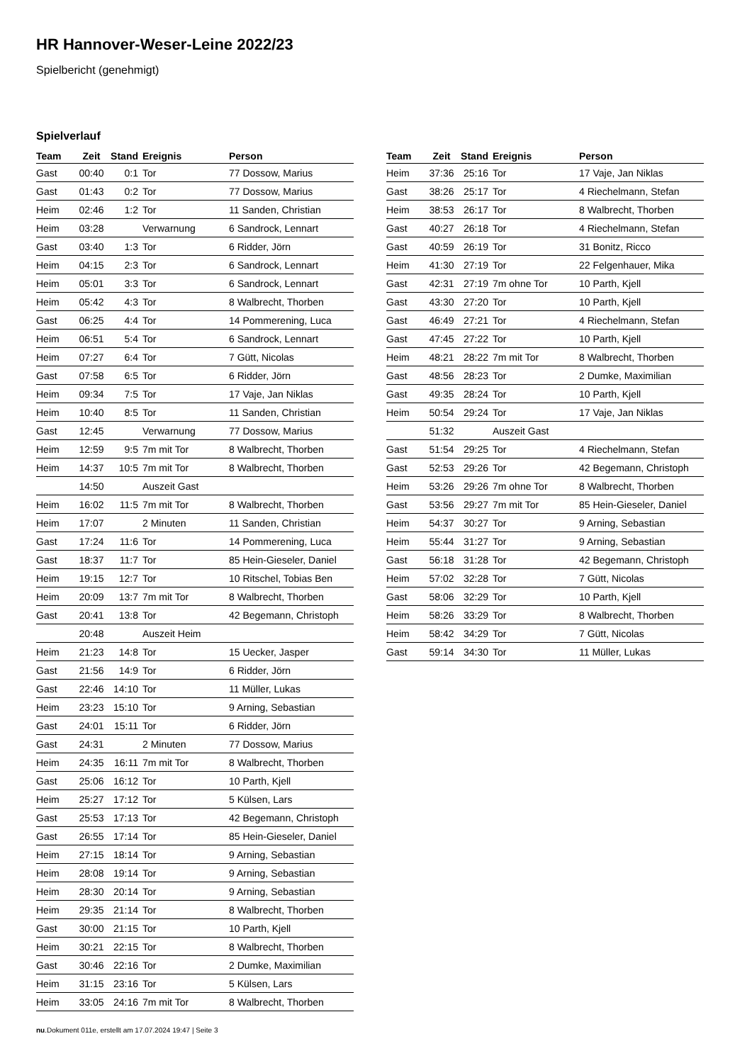HR Hannover-Weser-Leine 2022/23
Spielbericht (genehmigt)
Spielverlauf
| Team | Zeit | Stand | Ereignis | Person |
| --- | --- | --- | --- | --- |
| Gast | 00:40 | 0:1 | Tor | 77 Dossow, Marius |
| Gast | 01:43 | 0:2 | Tor | 77 Dossow, Marius |
| Heim | 02:46 | 1:2 | Tor | 11 Sanden, Christian |
| Heim | 03:28 | | Verwarnung | 6 Sandrock, Lennart |
| Gast | 03:40 | 1:3 | Tor | 6 Ridder, Jörn |
| Heim | 04:15 | 2:3 | Tor | 6 Sandrock, Lennart |
| Heim | 05:01 | 3:3 | Tor | 6 Sandrock, Lennart |
| Heim | 05:42 | 4:3 | Tor | 8 Walbrecht, Thorben |
| Gast | 06:25 | 4:4 | Tor | 14 Pommerening, Luca |
| Heim | 06:51 | 5:4 | Tor | 6 Sandrock, Lennart |
| Heim | 07:27 | 6:4 | Tor | 7 Gütt, Nicolas |
| Gast | 07:58 | 6:5 | Tor | 6 Ridder, Jörn |
| Heim | 09:34 | 7:5 | Tor | 17 Vaje, Jan Niklas |
| Heim | 10:40 | 8:5 | Tor | 11 Sanden, Christian |
| Gast | 12:45 | | Verwarnung | 77 Dossow, Marius |
| Heim | 12:59 | 9:5 | 7m mit Tor | 8 Walbrecht, Thorben |
| Heim | 14:37 | 10:5 | 7m mit Tor | 8 Walbrecht, Thorben |
| | 14:50 | | Auszeit Gast | |
| Heim | 16:02 | 11:5 | 7m mit Tor | 8 Walbrecht, Thorben |
| Heim | 17:07 | | 2 Minuten | 11 Sanden, Christian |
| Gast | 17:24 | 11:6 | Tor | 14 Pommerening, Luca |
| Gast | 18:37 | 11:7 | Tor | 85 Hein-Gieseler, Daniel |
| Heim | 19:15 | 12:7 | Tor | 10 Ritschel, Tobias Ben |
| Heim | 20:09 | 13:7 | 7m mit Tor | 8 Walbrecht, Thorben |
| Gast | 20:41 | 13:8 | Tor | 42 Begemann, Christoph |
| | 20:48 | | Auszeit Heim | |
| Heim | 21:23 | 14:8 | Tor | 15 Uecker, Jasper |
| Gast | 21:56 | 14:9 | Tor | 6 Ridder, Jörn |
| Gast | 22:46 | 14:10 | Tor | 11 Müller, Lukas |
| Heim | 23:23 | 15:10 | Tor | 9 Arning, Sebastian |
| Gast | 24:01 | 15:11 | Tor | 6 Ridder, Jörn |
| Gast | 24:31 | | 2 Minuten | 77 Dossow, Marius |
| Heim | 24:35 | 16:11 | 7m mit Tor | 8 Walbrecht, Thorben |
| Gast | 25:06 | 16:12 | Tor | 10 Parth, Kjell |
| Heim | 25:27 | 17:12 | Tor | 5 Külsen, Lars |
| Gast | 25:53 | 17:13 | Tor | 42 Begemann, Christoph |
| Gast | 26:55 | 17:14 | Tor | 85 Hein-Gieseler, Daniel |
| Heim | 27:15 | 18:14 | Tor | 9 Arning, Sebastian |
| Heim | 28:08 | 19:14 | Tor | 9 Arning, Sebastian |
| Heim | 28:30 | 20:14 | Tor | 9 Arning, Sebastian |
| Heim | 29:35 | 21:14 | Tor | 8 Walbrecht, Thorben |
| Gast | 30:00 | 21:15 | Tor | 10 Parth, Kjell |
| Heim | 30:21 | 22:15 | Tor | 8 Walbrecht, Thorben |
| Gast | 30:46 | 22:16 | Tor | 2 Dumke, Maximilian |
| Heim | 31:15 | 23:16 | Tor | 5 Külsen, Lars |
| Heim | 33:05 | 24:16 | 7m mit Tor | 8 Walbrecht, Thorben |
| Team | Zeit | Stand | Ereignis | Person |
| --- | --- | --- | --- | --- |
| Heim | 37:36 | 25:16 | Tor | 17 Vaje, Jan Niklas |
| Gast | 38:26 | 25:17 | Tor | 4 Riechelmann, Stefan |
| Heim | 38:53 | 26:17 | Tor | 8 Walbrecht, Thorben |
| Gast | 40:27 | 26:18 | Tor | 4 Riechelmann, Stefan |
| Gast | 40:59 | 26:19 | Tor | 31 Bonitz, Ricco |
| Heim | 41:30 | 27:19 | Tor | 22 Felgenhauer, Mika |
| Gast | 42:31 | 27:19 | 7m ohne Tor | 10 Parth, Kjell |
| Gast | 43:30 | 27:20 | Tor | 10 Parth, Kjell |
| Gast | 46:49 | 27:21 | Tor | 4 Riechelmann, Stefan |
| Gast | 47:45 | 27:22 | Tor | 10 Parth, Kjell |
| Heim | 48:21 | 28:22 | 7m mit Tor | 8 Walbrecht, Thorben |
| Gast | 48:56 | 28:23 | Tor | 2 Dumke, Maximilian |
| Gast | 49:35 | 28:24 | Tor | 10 Parth, Kjell |
| Heim | 50:54 | 29:24 | Tor | 17 Vaje, Jan Niklas |
| | 51:32 | | Auszeit Gast | |
| Gast | 51:54 | 29:25 | Tor | 4 Riechelmann, Stefan |
| Gast | 52:53 | 29:26 | Tor | 42 Begemann, Christoph |
| Heim | 53:26 | 29:26 | 7m ohne Tor | 8 Walbrecht, Thorben |
| Gast | 53:56 | 29:27 | 7m mit Tor | 85 Hein-Gieseler, Daniel |
| Heim | 54:37 | 30:27 | Tor | 9 Arning, Sebastian |
| Heim | 55:44 | 31:27 | Tor | 9 Arning, Sebastian |
| Gast | 56:18 | 31:28 | Tor | 42 Begemann, Christoph |
| Heim | 57:02 | 32:28 | Tor | 7 Gütt, Nicolas |
| Gast | 58:06 | 32:29 | Tor | 10 Parth, Kjell |
| Heim | 58:26 | 33:29 | Tor | 8 Walbrecht, Thorben |
| Heim | 58:42 | 34:29 | Tor | 7 Gütt, Nicolas |
| Gast | 59:14 | 34:30 | Tor | 11 Müller, Lukas |
nu.Dokument 011e, erstellt am 17.07.2024 19:47 | Seite 3